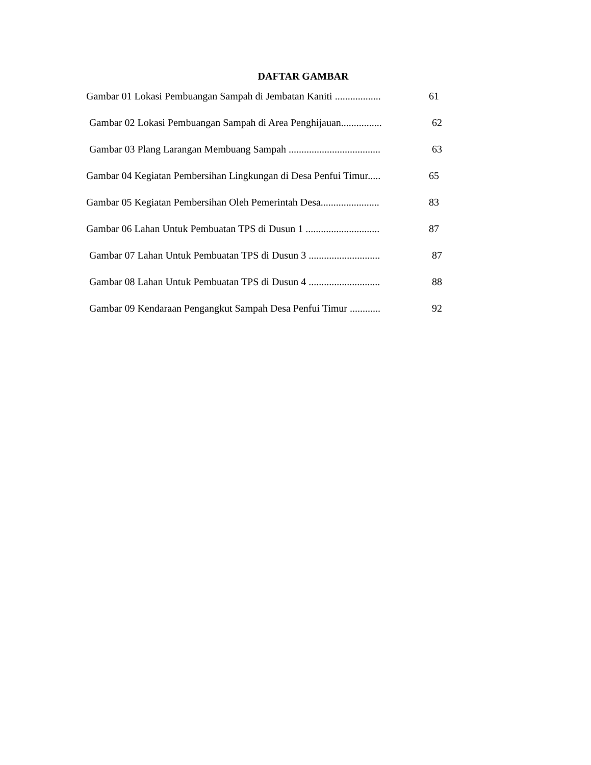DAFTAR GAMBAR
Gambar 01 Lokasi Pembuangan Sampah di Jembatan Kaniti .................. 61
Gambar 02 Lokasi Pembuangan Sampah di Area Penghijauan................ 62
Gambar 03 Plang Larangan Membuang Sampah .................................... 63
Gambar 04 Kegiatan Pembersihan Lingkungan di Desa Penfui Timur..... 65
Gambar 05 Kegiatan Pembersihan Oleh Pemerintah Desa....................... 83
Gambar 06 Lahan Untuk Pembuatan TPS di Dusun 1 ............................. 87
Gambar 07 Lahan Untuk Pembuatan TPS di Dusun 3 ............................ 87
Gambar 08 Lahan Untuk Pembuatan TPS di Dusun 4 ............................ 88
Gambar 09 Kendaraan Pengangkut Sampah Desa Penfui Timur ............ 92